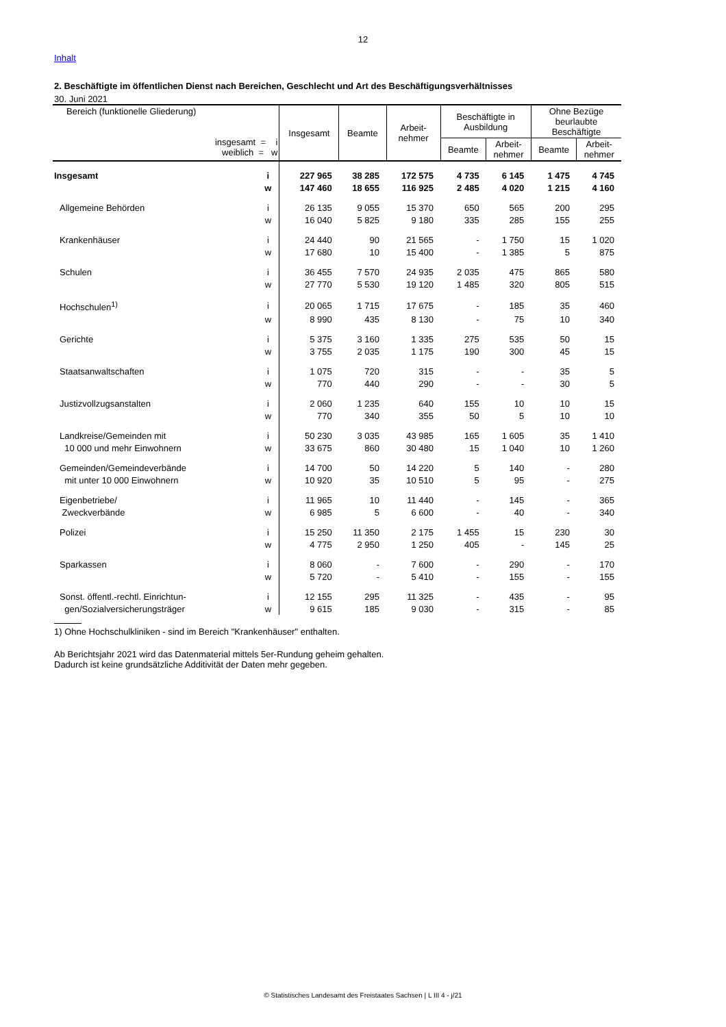12
Inhalt
2. Beschäftigte im öffentlichen Dienst nach Bereichen, Geschlecht und Art des Beschäftigungsverhältnisses
30. Juni 2021
| Bereich (funktionelle Gliederung) insgesamt = i weiblich = w | | Insgesamt | Beamte | Arbeit- nehmer | Beschäftigte in Ausbildung | | Ohne Bezüge beurlaubte Beschäftigte | |
| --- | --- | --- | --- | --- | --- | --- | --- | --- |
| | | | | | Beamte | Arbeit- nehmer | Beamte | Arbeit- nehmer |
| Insgesamt | i | 227 965 | 38 285 | 172 575 | 4 735 | 6 145 | 1 475 | 4 745 |
| | w | 147 460 | 18 655 | 116 925 | 2 485 | 4 020 | 1 215 | 4 160 |
| Allgemeine Behörden | i | 26 135 | 9 055 | 15 370 | 650 | 565 | 200 | 295 |
| | w | 16 040 | 5 825 | 9 180 | 335 | 285 | 155 | 255 |
| Krankenhäuser | i | 24 440 | 90 | 21 565 | - | 1 750 | 15 | 1 020 |
| | w | 17 680 | 10 | 15 400 | - | 1 385 | 5 | 875 |
| Schulen | i | 36 455 | 7 570 | 24 935 | 2 035 | 475 | 865 | 580 |
| | w | 27 770 | 5 530 | 19 120 | 1 485 | 320 | 805 | 515 |
| Hochschulen<sup>1)</sup> | i | 20 065 | 1 715 | 17 675 | - | 185 | 35 | 460 |
| | w | 8 990 | 435 | 8 130 | - | 75 | 10 | 340 |
| Gerichte | i | 5 375 | 3 160 | 1 335 | 275 | 535 | 50 | 15 |
| | w | 3 755 | 2 035 | 1 175 | 190 | 300 | 45 | 15 |
| Staatsanwaltschaften | i | 1 075 | 720 | 315 | - | - | 35 | 5 |
| | w | 770 | 440 | 290 | - | - | 30 | 5 |
| Justizvollzugsanstalten | i | 2 060 | 1 235 | 640 | 155 | 10 | 10 | 15 |
| | w | 770 | 340 | 355 | 50 | 5 | 10 | 10 |
| Landkreise/Gemeinden mit | i | 50 230 | 3 035 | 43 985 | 165 | 1 605 | 35 | 1 410 |
| 10 000 und mehr Einwohnern | w | 33 675 | 860 | 30 480 | 15 | 1 040 | 10 | 1 260 |
| Gemeinden/Gemeindeverbände | i | 14 700 | 50 | 14 220 | 5 | 140 | - | 280 |
| mit unter 10 000 Einwohnern | w | 10 920 | 35 | 10 510 | 5 | 95 | - | 275 |
| Eigenbetriebe/ | i | 11 965 | 10 | 11 440 | - | 145 | - | 365 |
| Zweckverbände | w | 6 985 | 5 | 6 600 | - | 40 | - | 340 |
| Polizei | i | 15 250 | 11 350 | 2 175 | 1 455 | 15 | 230 | 30 |
| | w | 4 775 | 2 950 | 1 250 | 405 | - | 145 | 25 |
| Sparkassen | i | 8 060 | - | 7 600 | - | 290 | - | 170 |
| | w | 5 720 | - | 5 410 | - | 155 | - | 155 |
| Sonst. öffentl.-rechtl. Einrichtun- | i | 12 155 | 295 | 11 325 | - | 435 | - | 95 |
| gen/Sozialversicherungsträger | w | 9 615 | 185 | 9 030 | - | 315 | - | 85 |
1) Ohne Hochschulkliniken - sind im Bereich "Krankenhäuser" enthalten.
Ab Berichtsjahr 2021 wird das Datenmaterial mittels 5er-Rundung geheim gehalten.
Dadurch ist keine grundsätzliche Additivität der Daten mehr gegeben.
© Statistisches Landesamt des Freistaates Sachsen | L III 4 - j/21